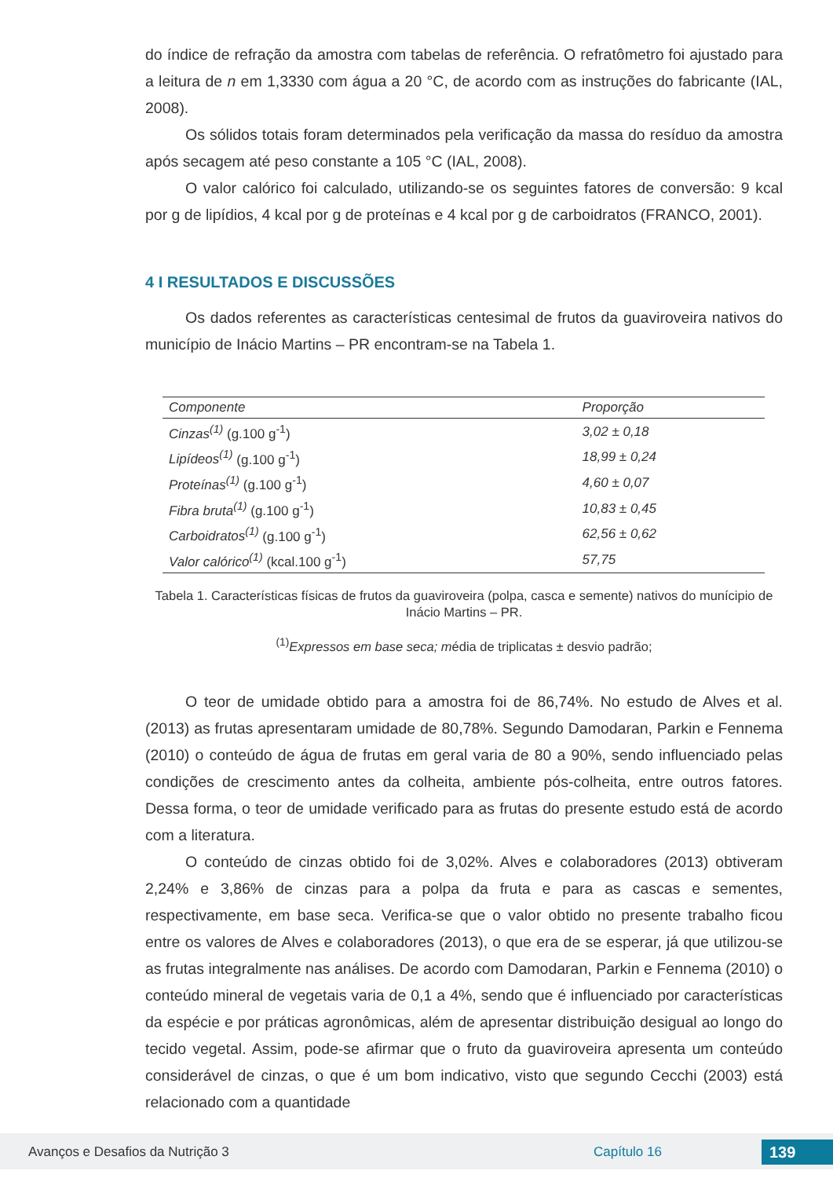do índice de refração da amostra com tabelas de referência. O refratômetro foi ajustado para a leitura de n em 1,3330 com água a 20 °C, de acordo com as instruções do fabricante (IAL, 2008).
Os sólidos totais foram determinados pela verificação da massa do resíduo da amostra após secagem até peso constante a 105 °C (IAL, 2008).
O valor calórico foi calculado, utilizando-se os seguintes fatores de conversão: 9 kcal por g de lipídios, 4 kcal por g de proteínas e 4 kcal por g de carboidratos (FRANCO, 2001).
4 I RESULTADOS E DISCUSSÕES
Os dados referentes as características centesimal de frutos da guaviroveira nativos do município de Inácio Martins – PR encontram-se na Tabela 1.
| Componente | Proporção |
| --- | --- |
| Cinzas<sup>(1)</sup> (g.100 g<sup>-1</sup>) | 3,02 ± 0,18 |
| Lipídeos<sup>(1)</sup> (g.100 g<sup>-1</sup>) | 18,99 ± 0,24 |
| Proteínas<sup>(1)</sup> (g.100 g<sup>-1</sup>) | 4,60 ± 0,07 |
| Fibra bruta<sup>(1)</sup> (g.100 g<sup>-1</sup>) | 10,83 ± 0,45 |
| Carboidratos<sup>(1)</sup> (g.100 g<sup>-1</sup>) | 62,56 ± 0,62 |
| Valor calórico<sup>(1)</sup> (kcal.100 g<sup>-1</sup>) | 57,75 |
Tabela 1. Características físicas de frutos da guaviroveira (polpa, casca e semente) nativos do munícipio de Inácio Martins – PR.
<sup>(1)</sup> Expressos em base seca; média de triplicatas ± desvio padrão;
O teor de umidade obtido para a amostra foi de 86,74%. No estudo de Alves et al. (2013) as frutas apresentaram umidade de 80,78%. Segundo Damodaran, Parkin e Fennema (2010) o conteúdo de água de frutas em geral varia de 80 a 90%, sendo influenciado pelas condições de crescimento antes da colheita, ambiente pós-colheita, entre outros fatores. Dessa forma, o teor de umidade verificado para as frutas do presente estudo está de acordo com a literatura.
O conteúdo de cinzas obtido foi de 3,02%. Alves e colaboradores (2013) obtiveram 2,24% e 3,86% de cinzas para a polpa da fruta e para as cascas e sementes, respectivamente, em base seca. Verifica-se que o valor obtido no presente trabalho ficou entre os valores de Alves e colaboradores (2013), o que era de se esperar, já que utilizou-se as frutas integralmente nas análises. De acordo com Damodaran, Parkin e Fennema (2010) o conteúdo mineral de vegetais varia de 0,1 a 4%, sendo que é influenciado por características da espécie e por práticas agronômicas, além de apresentar distribuição desigual ao longo do tecido vegetal. Assim, pode-se afirmar que o fruto da guaviroveira apresenta um conteúdo considerável de cinzas, o que é um bom indicativo, visto que segundo Cecchi (2003) está relacionado com a quantidade
Avanços e Desafios da Nutrição 3 Capítulo 16 139